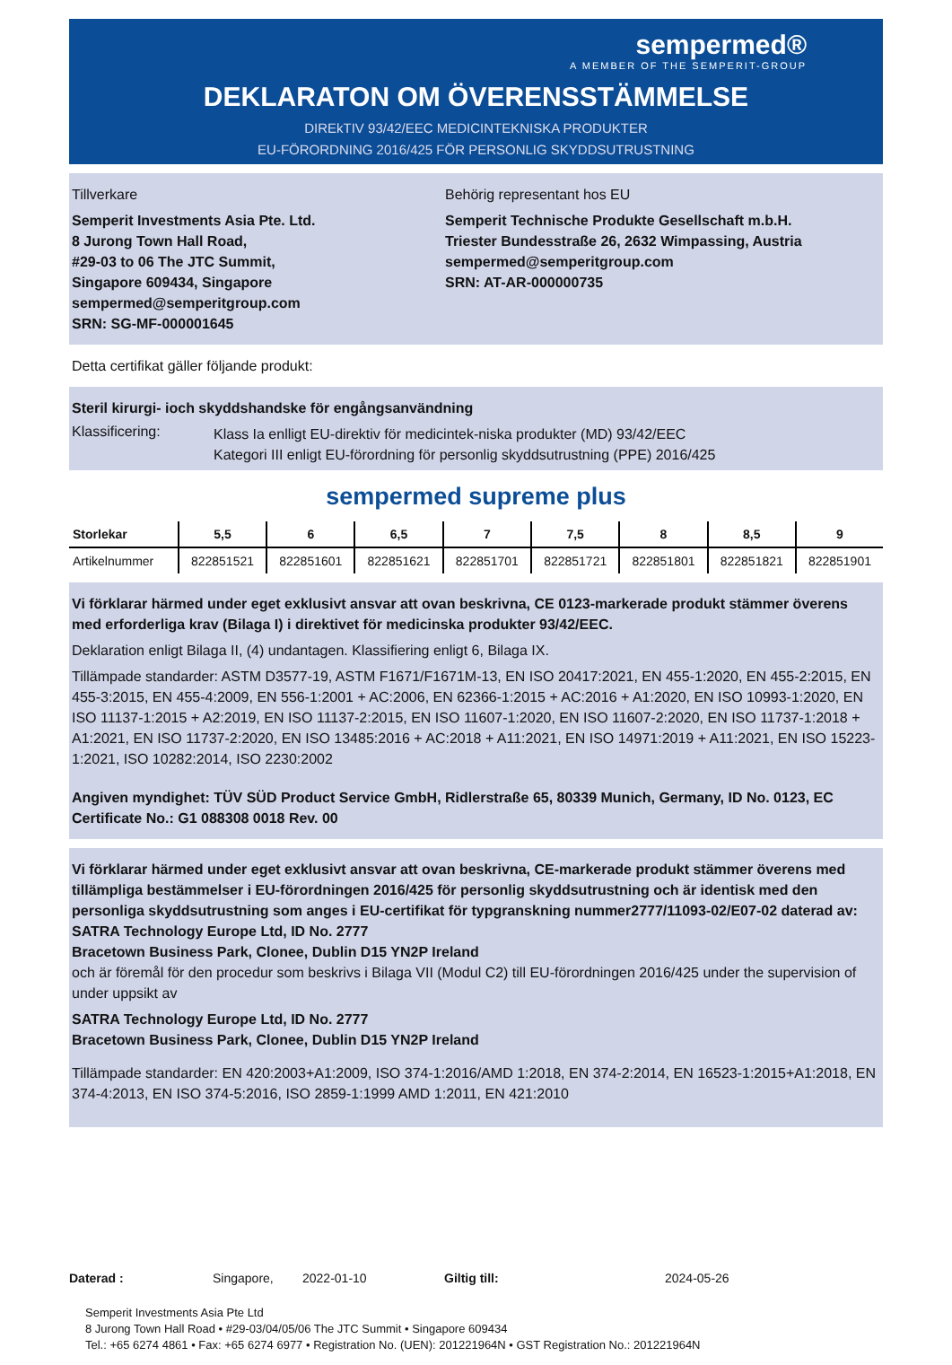sempermed®
A MEMBER OF THE SEMPERIT-GROUP
DEKLARATON OM ÖVERENSSTÄMMELSE
DIREkTIV 93/42/EEC MEDICINTEKNISKA PRODUKTER
EU-FÖRORDNING 2016/425 FÖR PERSONLIG SKYDDSUTRUSTNING
Tillverkare
Semperit Investments Asia Pte. Ltd.
8 Jurong Town Hall Road,
#29-03 to 06 The JTC Summit,
Singapore 609434, Singapore
sempermed@semperitgroup.com
SRN: SG-MF-000001645
Behörig representant hos EU
Semperit Technische Produkte Gesellschaft m.b.H.
Triester Bundesstraße 26, 2632 Wimpassing, Austria
sempermed@semperitgroup.com
SRN: AT-AR-000000735
Detta certifikat gäller följande produkt:
Steril kirurgi- ioch skyddshandske för engångsanvändning
Klassificering:
Klass Ia enlligt EU-direktiv för medicintek-niska produkter (MD) 93/42/EEC
Kategori III enligt EU-förordning för personlig skyddsutrustning (PPE) 2016/425
sempermed supreme plus
| Storlekar | 5,5 | 6 | 6,5 | 7 | 7,5 | 8 | 8,5 | 9 |
| --- | --- | --- | --- | --- | --- | --- | --- | --- |
| Artikelnummer | 822851521 | 822851601 | 822851621 | 822851701 | 822851721 | 822851801 | 822851821 | 822851901 |
Vi förklarar härmed under eget exklusivt ansvar att ovan beskrivna, CE 0123-markerade produkt stämmer överens med erforderliga krav (Bilaga I) i direktivet för medicinska produkter 93/42/EEC.
Deklaration enligt Bilaga II, (4) undantagen. Klassifiering enligt 6, Bilaga IX.
Tillämpade standarder: ASTM D3577-19, ASTM F1671/F1671M-13, EN ISO 20417:2021, EN 455-1:2020, EN 455-2:2015, EN 455-3:2015, EN 455-4:2009, EN 556-1:2001 + AC:2006, EN 62366-1:2015 + AC:2016 + A1:2020, EN ISO 10993-1:2020, EN ISO 11137-1:2015 + A2:2019, EN ISO 11137-2:2015, EN ISO 11607-1:2020, EN ISO 11607-2:2020, EN ISO 11737-1:2018 + A1:2021, EN ISO 11737-2:2020, EN ISO 13485:2016 + AC:2018 + A11:2021, EN ISO 14971:2019 + A11:2021, EN ISO 15223-1:2021, ISO 10282:2014, ISO 2230:2002
Angiven myndighet: TÜV SÜD Product Service GmbH, Ridlerstraße 65, 80339 Munich, Germany, ID No. 0123, EC Certificate No.: G1 088308 0018 Rev. 00
Vi förklarar härmed under eget exklusivt ansvar att ovan beskrivna, CE-markerade produkt stämmer överens med tillämpliga bestämmelser i EU-förordningen 2016/425 för personlig skyddsutrustning och är identisk med den personliga skyddsutrustning som anges i EU-certifikat för typgranskning nummer2777/11093-02/E07-02 daterad av:
SATRA Technology Europe Ltd, ID No. 2777
Bracetown Business Park, Clonee, Dublin D15 YN2P Ireland
och är föremål för den procedur som beskrivs i Bilaga VII (Modul C2) till EU-förordningen 2016/425 under the supervision of under uppsikt av
SATRA Technology Europe Ltd, ID No. 2777
Bracetown Business Park, Clonee, Dublin D15 YN2P Ireland
Tillämpade standarder: EN 420:2003+A1:2009, ISO 374-1:2016/AMD 1:2018, EN 374-2:2014, EN 16523-1:2015+A1:2018, EN 374-4:2013, EN ISO 374-5:2016, ISO 2859-1:1999 AMD 1:2011, EN 421:2010
Daterad : Singapore, 2022-01-10 Giltig till: 2024-05-26
Semperit Investments Asia Pte Ltd
8 Jurong Town Hall Road • #29-03/04/05/06 The JTC Summit • Singapore 609434
Tel.: +65 6274 4861 • Fax: +65 6274 6977 • Registration No. (UEN): 201221964N • GST Registration No.: 201221964N